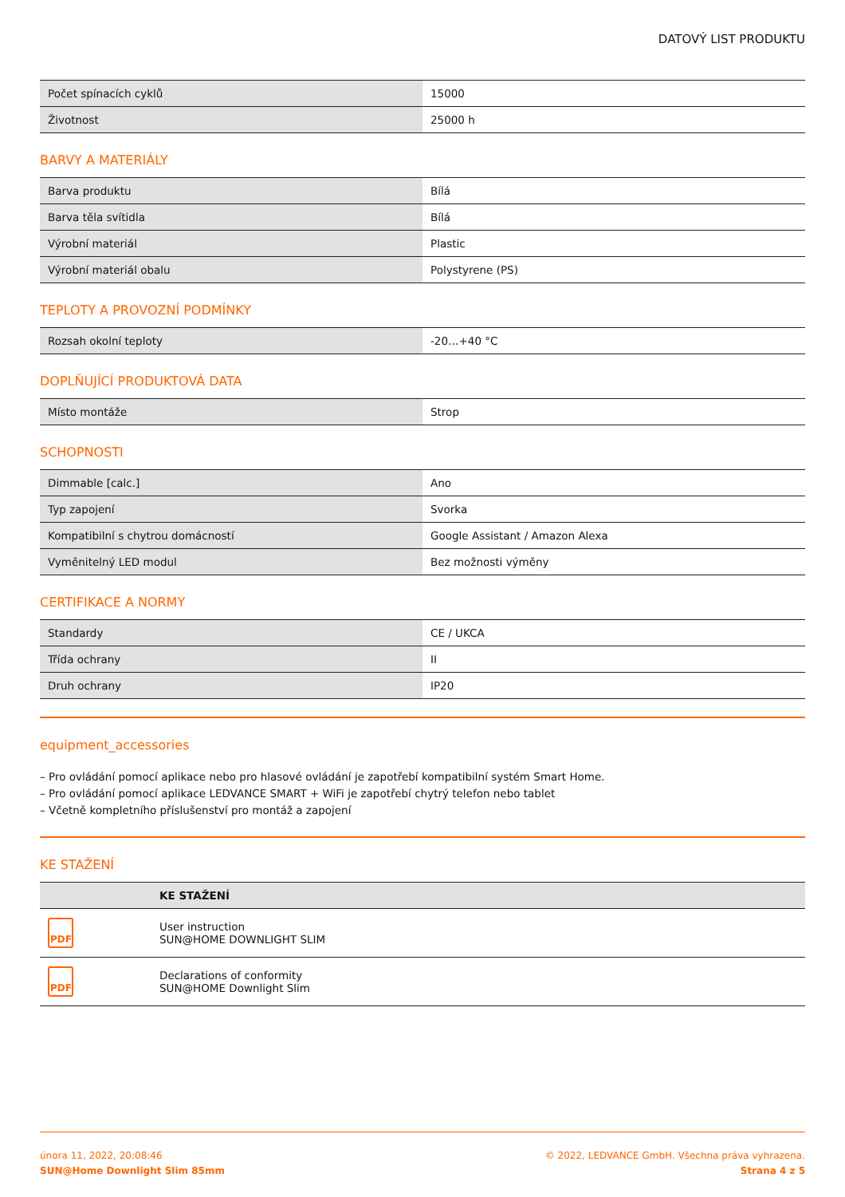DATOVÝ LIST PRODUKTU
| Počet spínacích cyklů | 15000 |
| Životnost | 25000 h |
BARVY A MATERIÁLY
| Barva produktu | Bílá |
| Barva těla svítidla | Bílá |
| Výrobní materiál | Plastic |
| Výrobní materiál obalu | Polystyrene (PS) |
TEPLOTY A PROVOZNÍ PODMÍNKY
| Rozsah okolní teploty | -20…+40 °C |
DOPLŇUJÍCÍ PRODUKTOVÁ DATA
| Místo montáže | Strop |
SCHOPNOSTI
| Dimmable [calc.] | Ano |
| Typ zapojení | Svorka |
| Kompatibilní s chytrou domácností | Google Assistant / Amazon Alexa |
| Vyměnitelný LED modul | Bez možnosti výměny |
CERTIFIKACE A NORMY
| Standardy | CE / UKCA |
| Třída ochrany | II |
| Druh ochrany | IP20 |
equipment_accessories
– Pro ovládání pomocí aplikace nebo pro hlasové ovládání je zapotřebí kompatibilní systém Smart Home.
– Pro ovládání pomocí aplikace LEDVANCE SMART + WiFi je zapotřebí chytrý telefon nebo tablet
– Včetně kompletního příslušenství pro montáž a zapojení
KE STAŽENÍ
| | KE STAŽENÍ |
| --- | --- |
| PDF | User instruction SUN@HOME DOWNLIGHT SLIM |
| PDF | Declarations of conformity SUN@HOME Downlight Slim |
února 11, 2022, 20:08:46
SUN@Home Downlight Slim 85mm
© 2022, LEDVANCE GmbH. Všechna práva vyhrazena.
Strana 4 z 5